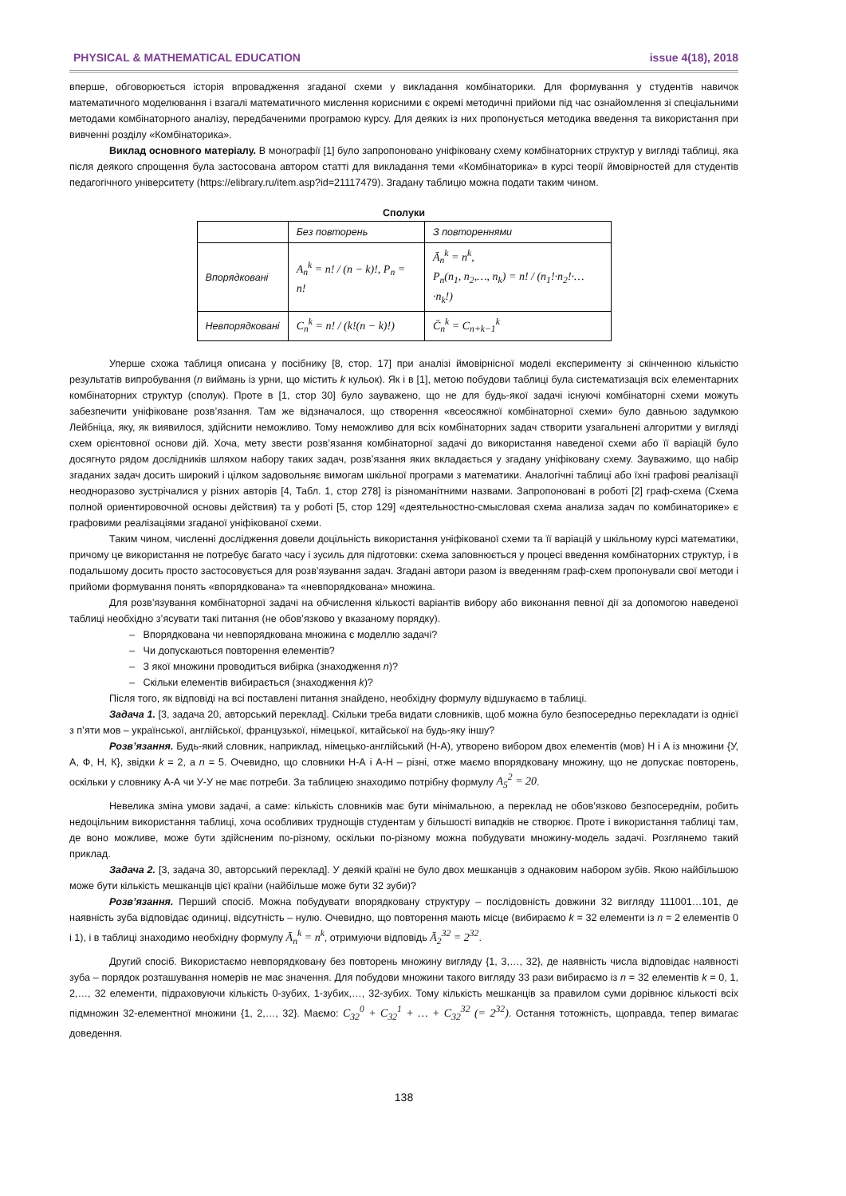PHYSICAL & MATHEMATICAL EDUCATION issue 4(18), 2018
вперше, обговорюється історія впровадження згаданої схеми у викладання комбінаторики. Для формування у студентів навичок математичного моделювання і взагалі математичного мислення корисними є окремі методичні прийоми під час ознайомлення зі спеціальними методами комбінаторного аналізу, передбаченими програмою курсу. Для деяких із них пропонується методика введення та використання при вивченні розділу «Комбінаторика».
Виклад основного матеріалу. В монографії [1] було запропоновано уніфіковану схему комбінаторних структур у вигляді таблиці, яка після деякого спрощення була застосована автором статті для викладання теми «Комбінаторика» в курсі теорії ймовірностей для студентів педагогічного університету (https://elibrary.ru/item.asp?id=21117479). Згадану таблицю можна подати таким чином.
Сполуки
| | Без повторень | З повтореннями |
| Впорядковані | A<sub>n</sub><sup>k</sup> = n! / (n − k)!, P<sub>n</sub> = n! | Ā<sub>n</sub><sup>k</sup> = n<sup>k</sup>, P<sub>n</sub>(n<sub>1</sub>, n<sub>2</sub>,…, n<sub>k</sub>) = n! / (n<sub>1</sub>!·n<sub>2</sub>!·…·n<sub>k</sub>!) |
| Невпорядковані | C<sub>n</sub><sup>k</sup> = n! / (k!(n − k)!) | C̄<sub>n</sub><sup>k</sup> = C<sub>n+k−1</sub><sup>k</sup> |
Уперше схожа таблиця описана у посібнику [8, стор. 17] при аналізі ймовірнісної моделі експерименту зі скінченною кількістю результатів випробування (n виймань із урни, що містить k кульок). Як і в [1], метою побудови таблиці була систематизація всіх елементарних комбінаторних структур (сполук). Проте в [1, стор 30] було зауважено, що не для будь-якої задачі існуючі комбінаторні схеми можуть забезпечити уніфіковане розв’язання. Там же відзначалося, що створення «всеосяжної комбінаторної схеми» було давньою задумкою Лейбніца, яку, як виявилося, здійснити неможливо. Тому неможливо для всіх комбінаторних задач створити узагальнені алгоритми у вигляді схем орієнтовної основи дій. Хоча, мету звести розв’язання комбінаторної задачі до використання наведеної схеми або її варіацій було досягнуто рядом дослідників шляхом набору таких задач, розв’язання яких вкладається у згадану уніфіковану схему. Зауважимо, що набір згаданих задач досить широкий і цілком задовольняє вимогам шкільної програми з математики. Аналогічні таблиці або їхні графові реалізації неодноразово зустрічалися у різних авторів [4, Табл. 1, стор 278] із різноманітними назвами. Запропоновані в роботі [2] граф-схема (Схема полной ориентировочной основы действия) та у роботі [5, стор 129] «деятельностно-смысловая схема анализа задач по комбинаторике» є графовими реалізаціями згаданої уніфікованої схеми.
Таким чином, численні дослідження довели доцільність використання уніфікованої схеми та її варіацій у шкільному курсі математики, причому це використання не потребує багато часу і зусиль для підготовки: схема заповнюється у процесі введення комбінаторних структур, і в подальшому досить просто застосовується для розв’язування задач. Згадані автори разом із введенням граф-схем пропонували свої методи і прийоми формування понять «впорядкована» та «невпорядкована» множина.
Для розв’язування комбінаторної задачі на обчислення кількості варіантів вибору або виконання певної дії за допомогою наведеної таблиці необхідно з’ясувати такі питання (не обов’язково у вказаному порядку).
– Впорядкована чи невпорядкована множина є моделлю задачі?
– Чи допускаються повторення елементів?
– З якої множини проводиться вибірка (знаходження n)?
– Скільки елементів вибирається (знаходження k)?
Після того, як відповіді на всі поставлені питання знайдено, необхідну формулу відшукаємо в таблиці.
Задача 1. [3, задача 20, авторський переклад]. Скільки треба видати словників, щоб можна було безпосередньо перекладати із однієї з п’яти мов – української, англійської, французької, німецької, китайської на будь-яку іншу?
Розв’язання. Будь-який словник, наприклад, німецько-англійський (Н-А), утворено вибором двох елементів (мов) Н і А із множини {У, А, Ф, Н, К}, звідки k = 2, а n = 5. Очевидно, що словники Н-А і А-Н – різні, отже маємо впорядковану множину, що не допускає повторень, оскільки у словнику А-А чи У-У не має потреби. За таблицею знаходимо потрібну формулу A<sub>5</sub><sup>2</sup> = 20.
Невелика зміна умови задачі, а саме: кількість словників має бути мінімальною, а переклад не обов’язково безпосереднім, робить недоцільним використання таблиці, хоча особливих труднощів студентам у більшості випадків не створює. Проте і використання таблиці там, де воно можливе, може бути здійсненим по-різному, оскільки по-різному можна побудувати множину-модель задачі. Розглянемо такий приклад.
Задача 2. [3, задача 30, авторський переклад]. У деякій країні не було двох мешканців з однаковим набором зубів. Якою найбільшою може бути кількість мешканців цієї країни (найбільше може бути 32 зуби)?
Розв’язання. Перший спосіб. Можна побудувати впорядковану структуру – послідовність довжини 32 вигляду 111001…101, де наявність зуба відповідає одиниці, відсутність – нулю. Очевидно, що повторення мають місце (вибираємо k = 32 елементи із n = 2 елементів 0 і 1), і в таблиці знаходимо необхідну формулу Ā<sub>n</sub><sup>k</sup> = n<sup>k</sup>, отримуючи відповідь Ā<sub>2</sub><sup>32</sup> = 2<sup>32</sup>.
Другий спосіб. Використаємо невпорядковану без повторень множину вигляду {1, 3,…, 32}, де наявність числа відповідає наявності зуба – порядок розташування номерів не має значення. Для побудови множини такого вигляду 33 рази вибираємо із n = 32 елементів k = 0, 1, 2,…, 32 елементи, підраховуючи кількість 0-зубих, 1-зубих,…, 32-зубих. Тому кількість мешканців за правилом суми дорівнює кількості всіх підмножин 32-елементної множини {1, 2,…, 32}. Маємо: C<sub>32</sub><sup>0</sup> + C<sub>32</sub><sup>1</sup> + … + C<sub>32</sub><sup>32</sup> (= 2<sup>32</sup>). Остання тотожність, щоправда, тепер вимагає доведення.
138